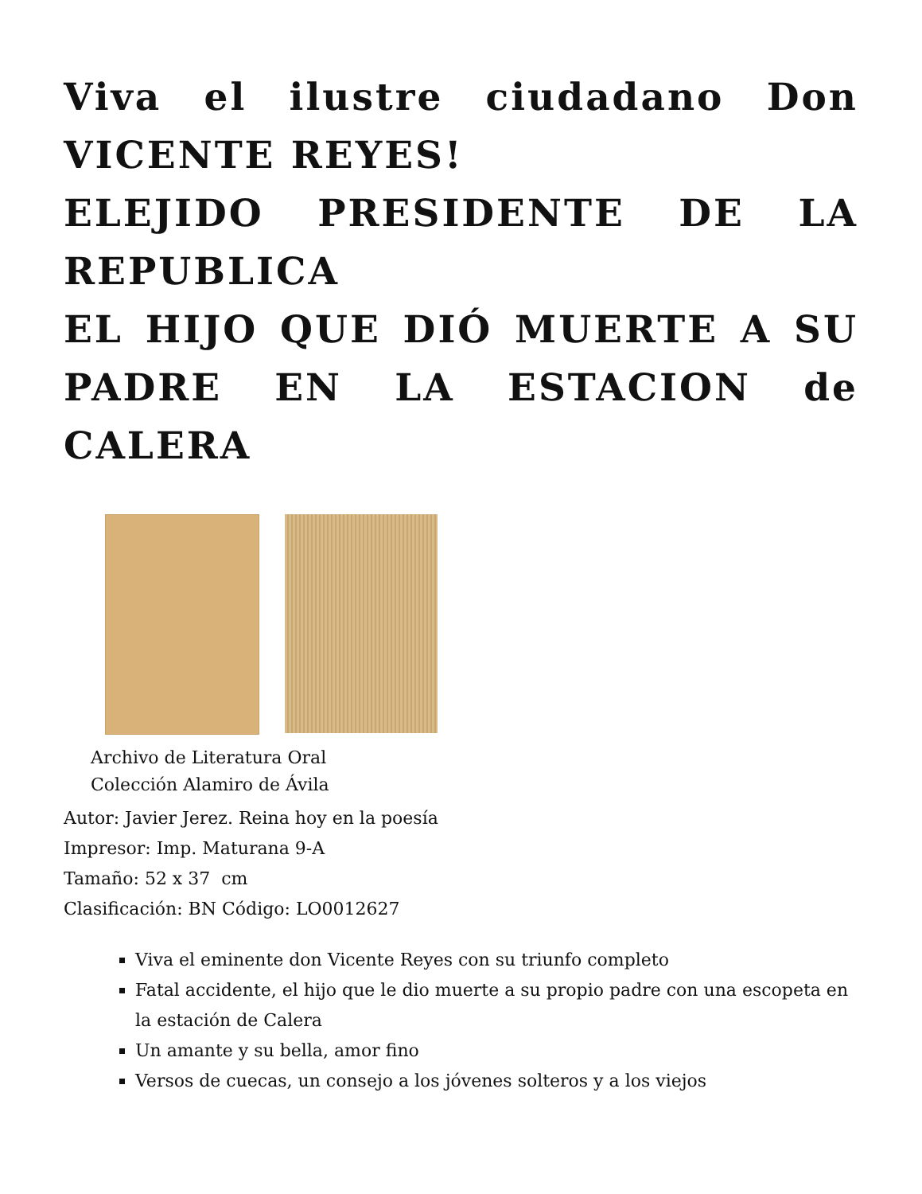Viva el ilustre ciudadano Don VICENTE REYES!
ELEJIDO PRESIDENTE DE LA REPUBLICA
EL HIJO QUE DIÓ MUERTE A SU PADRE EN LA ESTACION de CALERA
Archivo de Literatura Oral
Colección Alamiro de Ávila
Autor: Javier Jerez. Reina hoy en la poesía
Impresor: Imp. Maturana 9-A
Tamaño: 52 x 37 cm
Clasificación: BN Código: LO0012627
Viva el eminente don Vicente Reyes con su triunfo completo
Fatal accidente, el hijo que le dio muerte a su propio padre con una escopeta en la estación de Calera
Un amante y su bella, amor fino
Versos de cuecas, un consejo a los jóvenes solteros y a los viejos